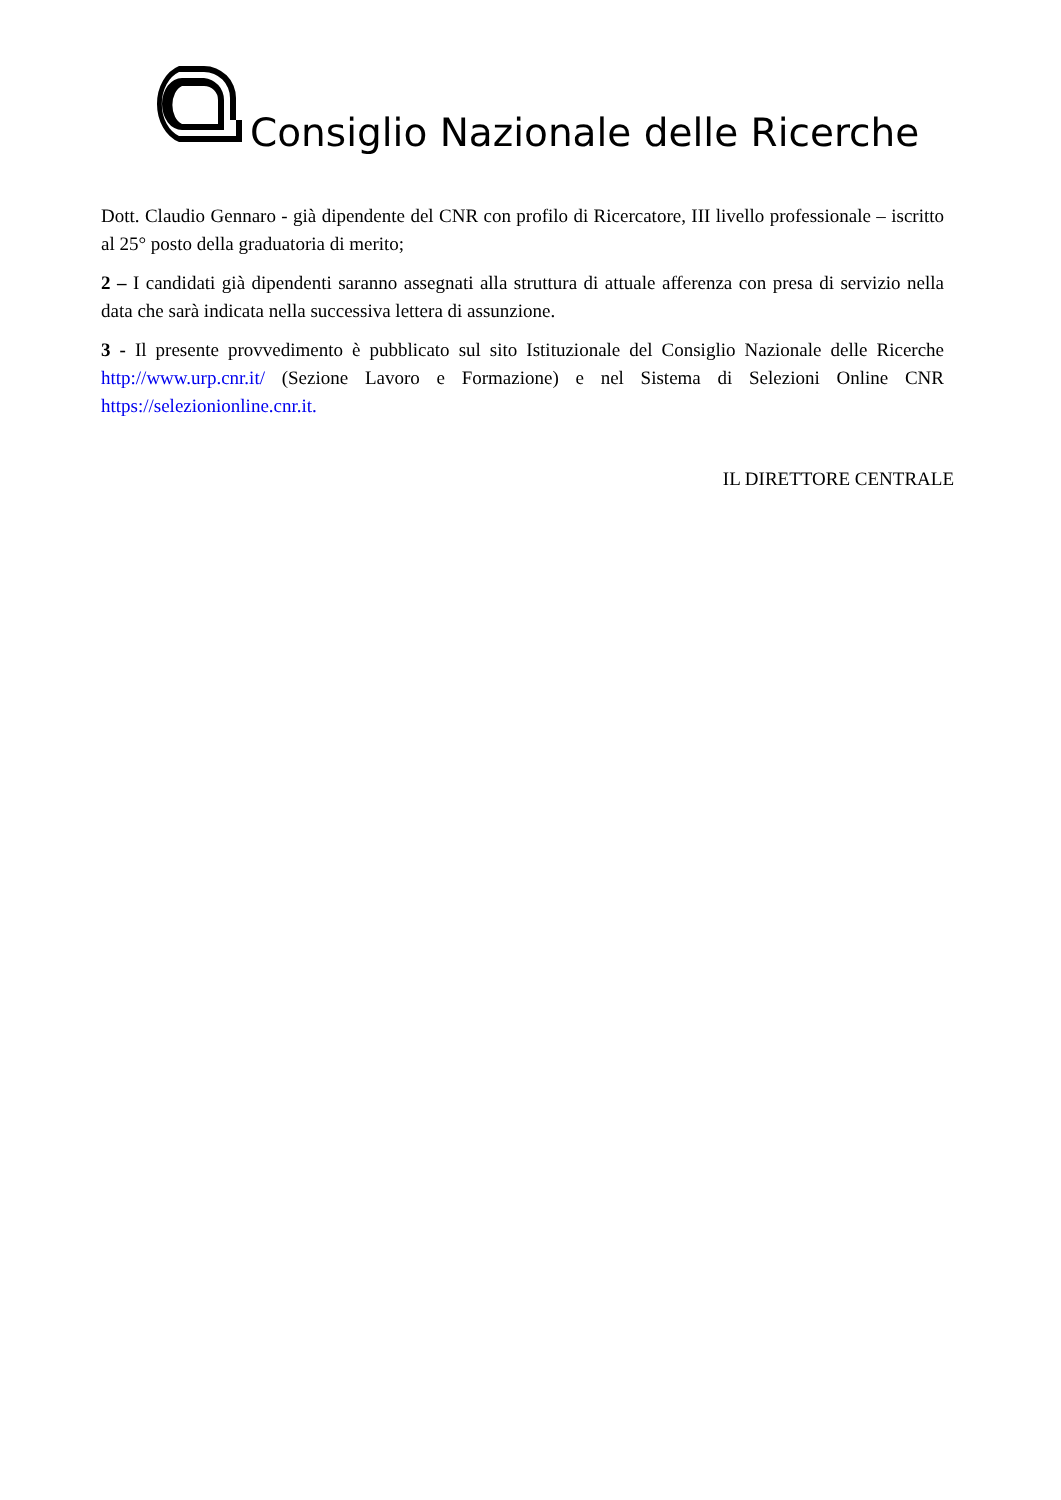Consiglio Nazionale delle Ricerche
Dott. Claudio Gennaro - già dipendente del CNR con profilo di Ricercatore, III livello professionale – iscritto al 25° posto della graduatoria di merito;
2 – I candidati già dipendenti saranno assegnati alla struttura di attuale afferenza con presa di servizio nella data che sarà indicata nella successiva lettera di assunzione.
3 - Il presente provvedimento è pubblicato sul sito Istituzionale del Consiglio Nazionale delle Ricerche http://www.urp.cnr.it/ (Sezione Lavoro e Formazione) e nel Sistema di Selezioni Online CNR https://selezionionline.cnr.it.
IL DIRETTORE CENTRALE